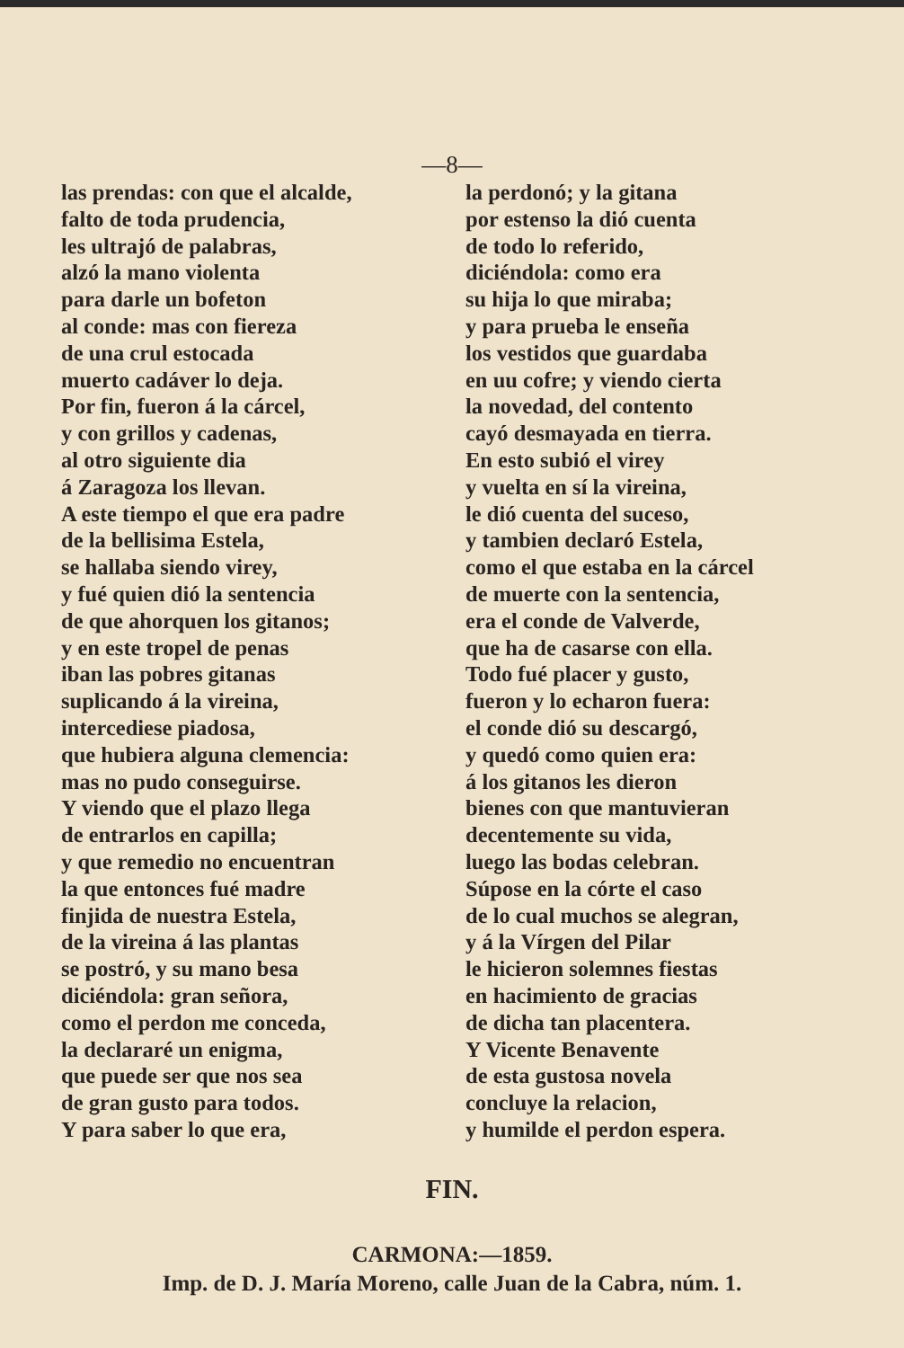—8—
las prendas: con que el alcalde,
falto de toda prudencia,
les ultrajó de palabras,
alzó la mano violenta
para darle un bofeton
al conde: mas con fiereza
de una crul estocada
muerto cadáver lo deja.
Por fin, fueron á la cárcel,
y con grillos y cadenas,
al otro siguiente dia
á Zaragoza los llevan.
A este tiempo el que era padre
de la bellisima Estela,
se hallaba siendo virey,
y fué quien dió la sentencia
de que ahorquen los gitanos;
y en este tropel de penas
iban las pobres gitanas
suplicando á la vireina,
intercediese piadosa,
que hubiera alguna clemencia:
mas no pudo conseguirse.
Y viendo que el plazo llega
de entrarlos en capilla;
y que remedio no encuentran
la que entonces fué madre
finjida de nuestra Estela,
de la vireina á las plantas
se postró, y su mano besa
diciéndola: gran señora,
como el perdon me conceda,
la declararé un enigma,
que puede ser que nos sea
de gran gusto para todos.
Y para saber lo que era,
la perdonó; y la gitana
por estenso la dió cuenta
de todo lo referido,
diciéndola: como era
su hija lo que miraba;
y para prueba le enseña
los vestidos que guardaba
en uu cofre; y viendo cierta
la novedad, del contento
cayó desmayada en tierra.
En esto subió el virey
y vuelta en sí la vireina,
le dió cuenta del suceso,
y tambien declaró Estela,
como el que estaba en la cárcel
de muerte con la sentencia,
era el conde de Valverde,
que ha de casarse con ella.
Todo fué placer y gusto,
fueron y lo echaron fuera:
el conde dió su descargó,
y quedó como quien era:
á los gitanos les dieron
bienes con que mantuvieran
decentemente su vida,
luego las bodas celebran.
Súpose en la córte el caso
de lo cual muchos se alegran,
y á la Vírgen del Pilar
le hicieron solemnes fiestas
en hacimiento de gracias
de dicha tan placentera.
Y Vicente Benavente
de esta gustosa novela
concluye la relacion,
y humilde el perdon espera.
FIN.
CARMONA:—1859.
Imp. de D. J. María Moreno, calle Juan de la Cabra, núm. 1.